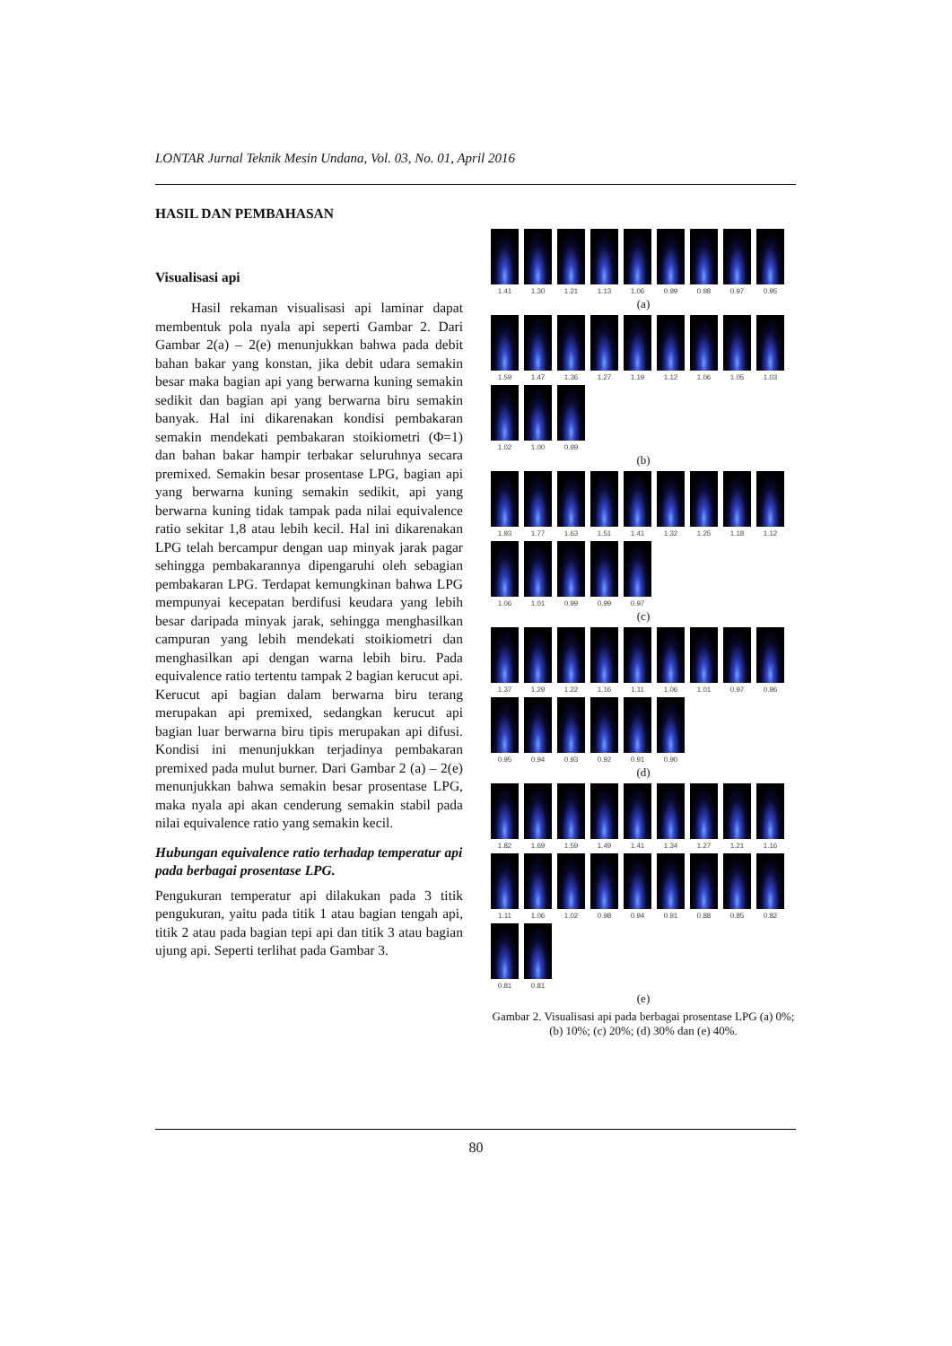LONTAR Jurnal Teknik Mesin Undana, Vol. 03, No. 01, April 2016
HASIL DAN PEMBAHASAN
Visualisasi api
Hasil rekaman visualisasi api laminar dapat membentuk pola nyala api seperti Gambar 2. Dari Gambar 2(a) – 2(e) menunjukkan bahwa pada debit bahan bakar yang konstan, jika debit udara semakin besar maka bagian api yang berwarna kuning semakin sedikit dan bagian api yang berwarna biru semakin banyak. Hal ini dikarenakan kondisi pembakaran semakin mendekati pembakaran stoikiometri (Φ=1) dan bahan bakar hampir terbakar seluruhnya secara premixed. Semakin besar prosentase LPG, bagian api yang berwarna kuning semakin sedikit, api yang berwarna kuning tidak tampak pada nilai equivalence ratio sekitar 1,8 atau lebih kecil. Hal ini dikarenakan LPG telah bercampur dengan uap minyak jarak pagar sehingga pembakarannya dipengaruhi oleh sebagian pembakaran LPG. Terdapat kemungkinan bahwa LPG mempunyai kecepatan berdifusi keudara yang lebih besar daripada minyak jarak, sehingga menghasilkan campuran yang lebih mendekati stoikiometri dan menghasilkan api dengan warna lebih biru. Pada equivalence ratio tertentu tampak 2 bagian kerucut api. Kerucut api bagian dalam berwarna biru terang merupakan api premixed, sedangkan kerucut api bagian luar berwarna biru tipis merupakan api difusi. Kondisi ini menunjukkan terjadinya pembakaran premixed pada mulut burner. Dari Gambar 2 (a) – 2(e) menunjukkan bahwa semakin besar prosentase LPG, maka nyala api akan cenderung semakin stabil pada nilai equivalence ratio yang semakin kecil.
Hubungan equivalence ratio terhadap temperatur api pada berbagai prosentase LPG.
Pengukuran temperatur api dilakukan pada 3 titik pengukuran, yaitu pada titik 1 atau bagian tengah api, titik 2 atau pada bagian tepi api dan titik 3 atau bagian ujung api. Seperti terlihat pada Gambar 3.
1.41 1.30 1.21 1.13 1.06 0.99 0.98 0.97 0.95
(a)
1.59 1.47 1.36 1.27 1.19 1.12 1.06 1.05 1.03
1.02 1.00 0.99
(b)
1.93 1.77 1.63 1.51 1.41 1.32 1.25 1.18 1.12
1.06 1.01 0.99 0.99 0.97
(c)
1.37 1.29 1.22 1.16 1.11 1.06 1.01 0.97 0.96
0.95 0.94 0.93 0.92 0.91 0.90
(d)
1.82 1.69 1.59 1.49 1.41 1.34 1.27 1.21 1.16
1.11 1.06 1.02 0.98 0.94 0.91 0.88 0.85 0.82
0.81 0.81
(e)
Gambar 2. Visualisasi api pada berbagai prosentase LPG (a) 0%; (b) 10%; (c) 20%; (d) 30% dan (e) 40%.
80